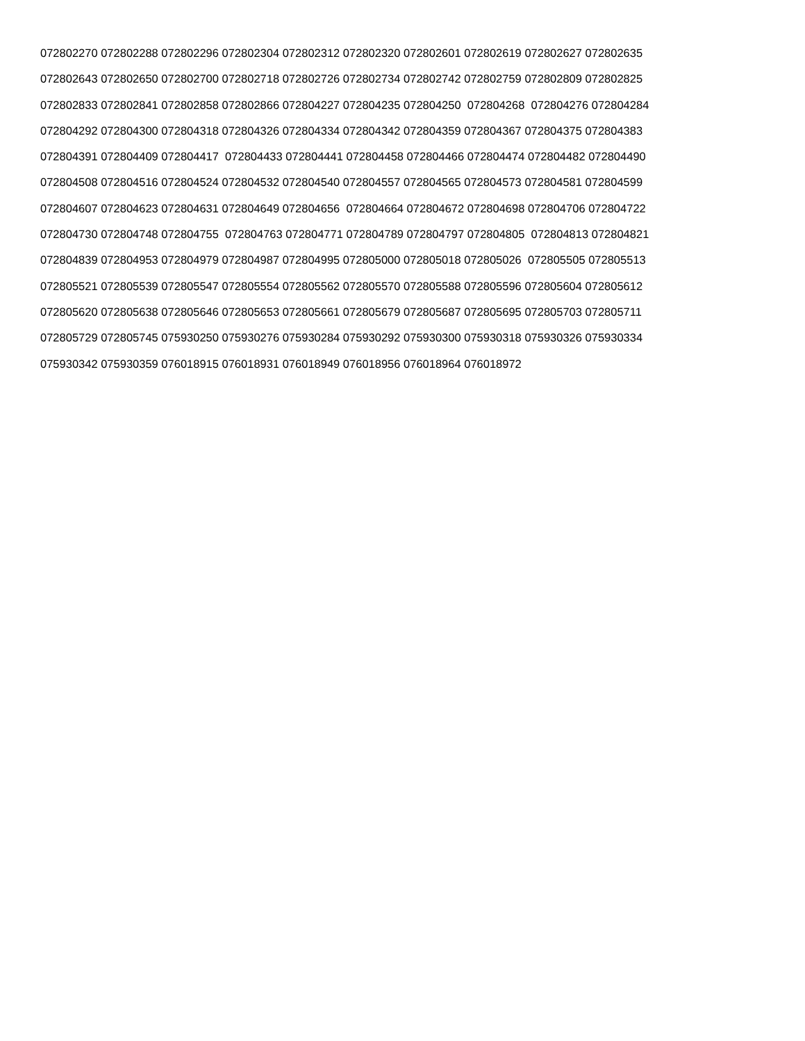072802270 072802288 072802296 072802304 072802312 072802320 072802601 072802619 072802627 072802635 072802643 072802650 072802700 072802718 072802726 072802734 072802742 072802759 072802809 072802825 072802833 072802841 072802858 072802866 072804227 072804235 072804250 072804268 072804276 072804284 072804292 072804300 072804318 072804326 072804334 072804342 072804359 072804367 072804375 072804383 072804391 072804409 072804417 072804433 072804441 072804458 072804466 072804474 072804482 072804490 072804508 072804516 072804524 072804532 072804540 072804557 072804565 072804573 072804581 072804599 072804607 072804623 072804631 072804649 072804656 072804664 072804672 072804698 072804706 072804722 072804730 072804748 072804755 072804763 072804771 072804789 072804797 072804805 072804813 072804821 072804839 072804953 072804979 072804987 072804995 072805000 072805018 072805026 072805505 072805513 072805521 072805539 072805547 072805554 072805562 072805570 072805588 072805596 072805604 072805612 072805620 072805638 072805646 072805653 072805661 072805679 072805687 072805695 072805703 072805711 072805729 072805745 075930250 075930276 075930284 075930292 075930300 075930318 075930326 075930334 075930342 075930359 076018915 076018931 076018949 076018956 076018964 076018972